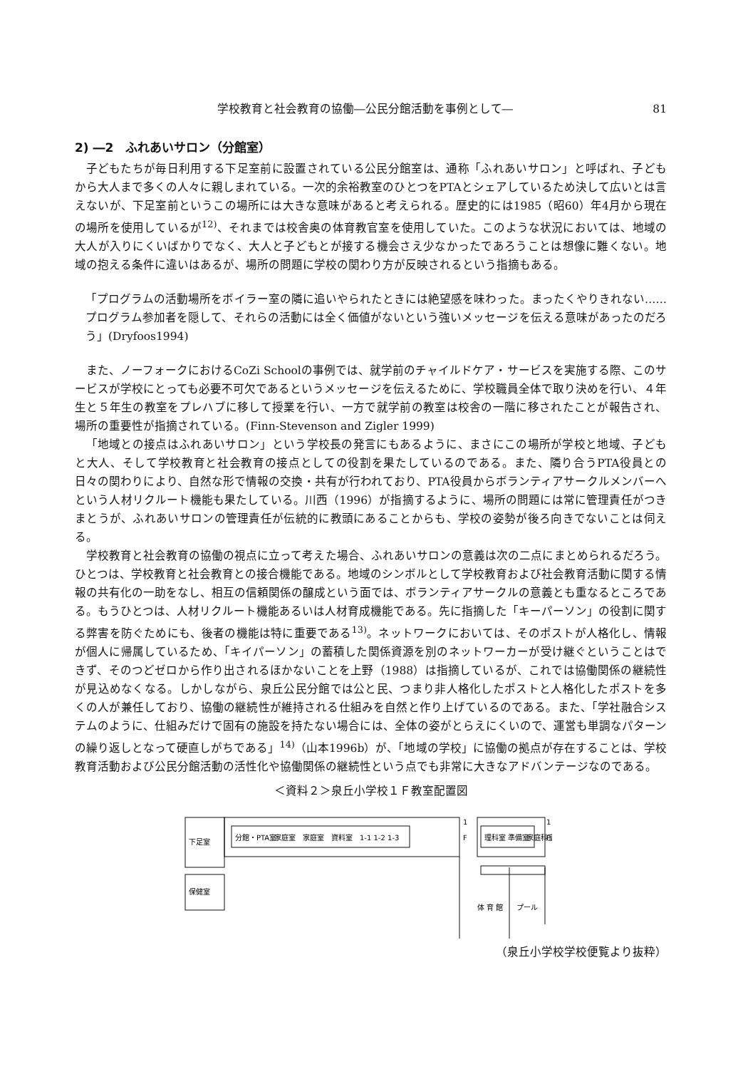学校教育と社会教育の協働―公民分館活動を事例として― 81
2) ―2　ふれあいサロン（分館室）
子どもたちが毎日利用する下足室前に設置されている公民分館室は、通称「ふれあいサロン」と呼ばれ、子どもから大人まで多くの人々に親しまれている。一次的余裕教室のひとつをPTAとシェアしているため決して広いとは言えないが、下足室前というこの場所には大きな意味があると考えられる。歴史的には1985（昭60）年4月から現在の場所を使用しているが<sup>12)</sup>、それまでは校舎奥の体育教官室を使用していた。このような状況においては、地域の大人が入りにくいばかりでなく、大人と子どもとが接する機会さえ少なかったであろうことは想像に難くない。地域の抱える条件に違いはあるが、場所の問題に学校の関わり方が反映されるという指摘もある。
「プログラムの活動場所をボイラー室の隣に追いやられたときには絶望感を味わった。まったくやりきれない……プログラム参加者を隠して、それらの活動には全く価値がないという強いメッセージを伝える意味があったのだろう」(Dryfoos1994)
また、ノーフォークにおけるCoZi Schoolの事例では、就学前のチャイルドケア・サービスを実施する際、このサービスが学校にとっても必要不可欠であるというメッセージを伝えるために、学校職員全体で取り決めを行い、４年生と５年生の教室をプレハブに移して授業を行い、一方で就学前の教室は校舎の一階に移されたことが報告され、場所の重要性が指摘されている。(Finn-Stevenson and Zigler 1999)
「地域との接点はふれあいサロン」という学校長の発言にもあるように、まさにこの場所が学校と地域、子どもと大人、そして学校教育と社会教育の接点としての役割を果たしているのである。また、隣り合うPTA役員との日々の関わりにより、自然な形で情報の交換・共有が行われており、PTA役員からボランティアサークルメンバーへという人材リクルート機能も果たしている。川西（1996）が指摘するように、場所の問題には常に管理責任がつきまとうが、ふれあいサロンの管理責任が伝統的に教頭にあることからも、学校の姿勢が後ろ向きでないことは伺える。
学校教育と社会教育の協働の視点に立って考えた場合、ふれあいサロンの意義は次の二点にまとめられるだろう。ひとつは、学校教育と社会教育との接合機能である。地域のシンボルとして学校教育および社会教育活動に関する情報の共有化の一助をなし、相互の信頼関係の醸成という面では、ボランティアサークルの意義とも重なるところである。もうひとつは、人材リクルート機能あるいは人材育成機能である。先に指摘した「キーパーソン」の役割に関する弊害を防ぐためにも、後者の機能は特に重要である<sup>13)</sup>。ネットワークにおいては、そのポストが人格化し、情報が個人に帰属しているため、「キイパーソン」の蓄積した関係資源を別のネットワーカーが受け継ぐということはできず、そのつどゼロから作り出されるほかないことを上野（1988）は指摘しているが、これでは協働関係の継続性が見込めなくなる。しかしながら、泉丘公民分館では公と民、つまり非人格化したポストと人格化したポストを多くの人が兼任しており、協働の継続性が維持される仕組みを自然と作り上げているのである。また、「学社融合システムのように、仕組みだけで固有の施設を持たない場合には、全体の姿がとらえにくいので、運営も単調なパターンの繰り返しとなって硬直しがちである」<sup>14)</sup>（山本1996b）が、「地域の学校」に協働の拠点が存在することは、学校教育活動および公民分館活動の活性化や協働関係の継続性という点でも非常に大きなアドバンテージなのである。
＜資料２＞泉丘小学校１Ｆ教室配置図
下足室
保健室
分館・PTA室
家庭室
家庭室
資料室
1-1 1-2 1-3
1
F
理科室
準備室
家庭科室
1
F
体 育 館
プール
（泉丘小学校学校便覧より抜粋）